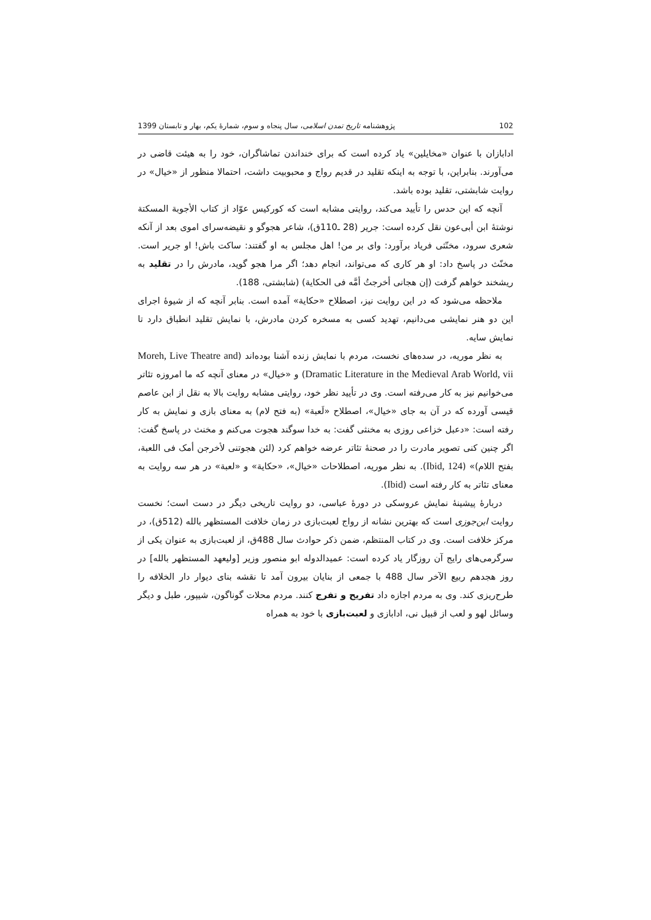102 پژوهشنامه تاریخ تمدن اسلامی، سال پنجاه و سوم، شمارۀ یکم، بهار و تابستان 1399
ادابازان با عنوان «مخایلین» یاد کرده است که برای خنداندن تماشاگران، خود را به هیئت قاضی در می‌آورند. بنابراین، با توجه به اینکه تقلید در قدیم رواج و محبوبیت داشت، احتمالا منظور از «خیال» در روایت شابشتی، تقلید بوده باشد.
آنچه که این حدس را تأیید می‌کند، روایتی مشابه است که کورکیس عوّاد از کتاب الأجوبة المسکتة نوشتۀ ابن أبی‌عون نقل کرده است: جریر (28 ـ110ق)، شاعر هجوگو و نقیضه‌سرای اموی بعد از آنکه شعری سرود، مخنّثی فریاد برآورد: وای بر من! اهل مجلس به او گفتند: ساکت باش! او جریر است. مخنّث در پاسخ داد: او هر کاری که می‌تواند، انجام دهد؛ اگر مرا هجو گوید، مادرش را در تقلید به ریشخند خواهم گرفت (إن هجانی أخرجتُ أمَّه فی الحکایة) (شابشتی، 188).
ملاحظه می‌شود که در این روایت نیز، اصطلاح «حکایة» آمده است. بنابر آنچه که از شیوۀ اجرای این دو هنر نمایشی می‌دانیم، تهدید کسی به مسخره کردن مادرش، با نمایش تقلید انطباق دارد تا نمایش سایه.
به نظر موریه، در سده‌های نخست، مردم با نمایش زنده آشنا بوده‌اند (Moreh, Live Theatre and Dramatic Literature in the Medieval Arab World, vii) و «خیال» در معنای آنچه که ما امروزه تئاتر می‌خوانیم نیز به کار می‌رفته است. وی در تأیید نظر خود، روایتی مشابه روایت بالا به نقل از ابن عاصم قیسی آورده که در آن به جای «خیال»، اصطلاح «لَعبة» (به فتح لام) به معنای بازی و نمایش به کار رفته است: «دعبل خزاعی روزی به مخنثی گفت: به خدا سوگند هجوت می‌کنم و مخنث در پاسخ گفت: اگر چنین کنی تصویر مادرت را در صحنۀ تئاتر عرضه خواهم کرد (لئن هجوتنی لأخرجن أمک فی اللعبة، بفتح اللام)» (Ibid, 124). به نظر موریه، اصطلاحات «خیال»، «حکایة» و «لعبة» در هر سه روایت به معنای تئاتر به کار رفته است (Ibid).
دربارۀ پیشینۀ نمایش عروسکی در دورۀ عباسی، دو روایت تاریخی دیگر در دست است؛ نخست روایت ابن‌جوزی است که بهترین نشانه از رواج لعبت‌بازی در زمان خلافت المستظهر بالله (512ق)، در مرکز خلافت است. وی در کتاب المنتظم، ضمن ذکر حوادث سال 488ق، از لعبت‌بازی به عنوان یکی از سرگرمی‌های رایج آن روزگار یاد کرده است: عمیدالدوله ابو منصور وزیر [ولیعهد المستظهر بالله] در روز هجدهم ربیع الآخر سال 488 با جمعی از بنایان بیرون آمد تا نقشه بنای دیوار دار الخلافه را طرح‌ریزی کند. وی به مردم اجازه داد تفریح و تفرج کنند. مردم محلات گوناگون، شیپور، طبل و دیگر وسائل لهو و لعب از قبیل نی، ادابازی و لعبت‌بازی با خود به همراه